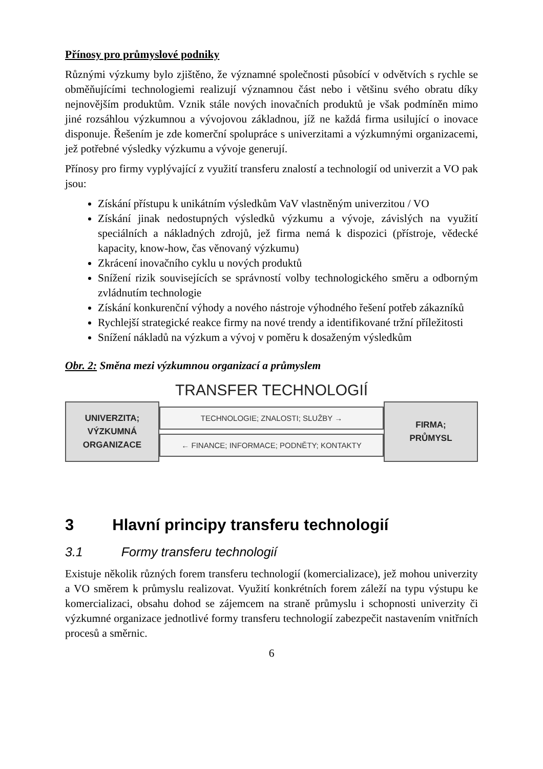Přínosy pro průmyslové podniky
Různými výzkumy bylo zjištěno, že významné společnosti působící v odvětvích s rychle se obměňujícími technologiemi realizují významnou část nebo i většinu svého obratu díky nejnovějším produktům. Vznik stále nových inovačních produktů je však podmíněn mimo jiné rozsáhlou výzkumnou a vývojovou základnou, jíž ne každá firma usilující o inovace disponuje. Řešením je zde komerční spolupráce s univerzitami a výzkumnými organizacemi, jež potřebné výsledky výzkumu a vývoje generují.
Přínosy pro firmy vyplývající z využití transferu znalostí a technologií od univerzit a VO pak jsou:
Získání přístupu k unikátním výsledkům VaV vlastněným univerzitou / VO
Získání jinak nedostupných výsledků výzkumu a vývoje, závislých na využití speciálních a nákladných zdrojů, jež firma nemá k dispozici (přístroje, vědecké kapacity, know-how, čas věnovaný výzkumu)
Zkrácení inovačního cyklu u nových produktů
Snížení rizik souvisejících se správností volby technologického směru a odborným zvládnutím technologie
Získání konkurenční výhody a nového nástroje výhodného řešení potřeb zákazníků
Rychlejší strategické reakce firmy na nové trendy a identifikované tržní příležitosti
Snížení nákladů na výzkum a vývoj v poměru k dosaženým výsledkům
Obr. 2: Směna mezi výzkumnou organizací a průmyslem
TRANSFER TECHNOLOGIÍ
UNIVERZITA;
VÝZKUMNÁ
ORGANIZACE
TECHNOLOGIE; ZNALOSTI; SLUŽBY →
← FINANCE; INFORMACE; PODNĚTY; KONTAKTY
FIRMA;
PRŮMYSL
3 Hlavní principy transferu technologií
3.1 Formy transferu technologií
Existuje několik různých forem transferu technologií (komercializace), jež mohou univerzity a VO směrem k průmyslu realizovat. Využití konkrétních forem záleží na typu výstupu ke komercializaci, obsahu dohod se zájemcem na straně průmyslu i schopnosti univerzity či výzkumné organizace jednotlivé formy transferu technologií zabezpečit nastavením vnitřních procesů a směrnic.
6